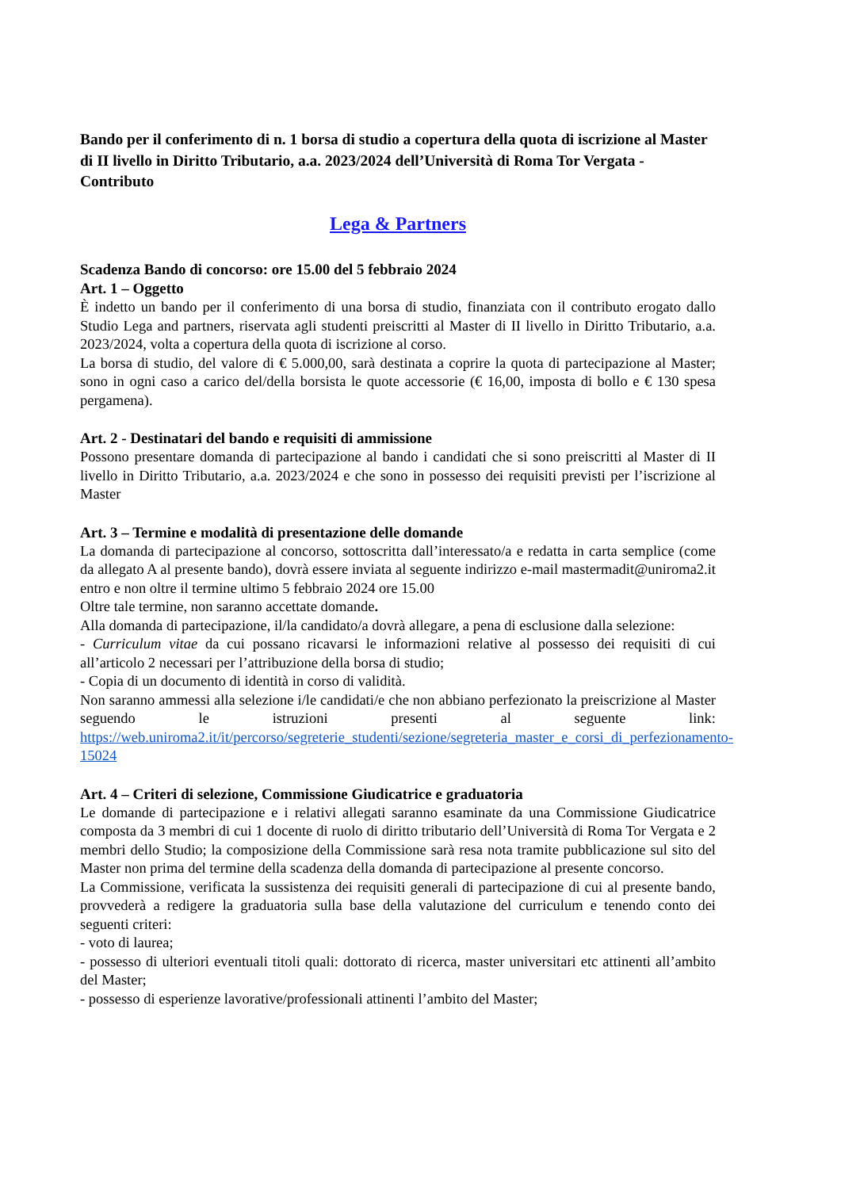Bando per il conferimento di n. 1 borsa di studio a copertura della quota di iscrizione al Master di II livello in Diritto Tributario, a.a. 2023/2024 dell’Università di Roma Tor Vergata - Contributo
Lega & Partners
Scadenza Bando di concorso: ore 15.00 del 5 febbraio 2024
Art. 1 – Oggetto
È indetto un bando per il conferimento di una borsa di studio, finanziata con il contributo erogato dallo Studio Lega and partners, riservata agli studenti preiscritti al Master di II livello in Diritto Tributario, a.a. 2023/2024, volta a copertura della quota di iscrizione al corso.
La borsa di studio, del valore di € 5.000,00, sarà destinata a coprire la quota di partecipazione al Master; sono in ogni caso a carico del/della borsista le quote accessorie (€ 16,00, imposta di bollo e € 130 spesa pergamena).
Art. 2 - Destinatari del bando e requisiti di ammissione
Possono presentare domanda di partecipazione al bando i candidati che si sono preiscritti al Master di II livello in Diritto Tributario, a.a. 2023/2024 e che sono in possesso dei requisiti previsti per l’iscrizione al Master
Art. 3 – Termine e modalità di presentazione delle domande
La domanda di partecipazione al concorso, sottoscritta dall’interessato/a e redatta in carta semplice (come da allegato A al presente bando), dovrà essere inviata al seguente indirizzo e-mail mastermadit@uniroma2.it entro e non oltre il termine ultimo 5 febbraio 2024 ore 15.00
Oltre tale termine, non saranno accettate domande.
Alla domanda di partecipazione, il/la candidato/a dovrà allegare, a pena di esclusione dalla selezione:
- Curriculum vitae da cui possano ricavarsi le informazioni relative al possesso dei requisiti di cui all’articolo 2 necessari per l’attribuzione della borsa di studio;
- Copia di un documento di identità in corso di validità.
Non saranno ammessi alla selezione i/le candidati/e che non abbiano perfezionato la preiscrizione al Master seguendo le istruzioni presenti al seguente link: https://web.uniroma2.it/it/percorso/segreterie_studenti/sezione/segreteria_master_e_corsi_di_perfezionamento-15024
Art. 4 – Criteri di selezione, Commissione Giudicatrice e graduatoria
Le domande di partecipazione e i relativi allegati saranno esaminate da una Commissione Giudicatrice composta da 3 membri di cui 1 docente di ruolo di diritto tributario dell’Università di Roma Tor Vergata e 2 membri dello Studio; la composizione della Commissione sarà resa nota tramite pubblicazione sul sito del Master non prima del termine della scadenza della domanda di partecipazione al presente concorso.
La Commissione, verificata la sussistenza dei requisiti generali di partecipazione di cui al presente bando, provvederà a redigere la graduatoria sulla base della valutazione del curriculum e tenendo conto dei seguenti criteri:
- voto di laurea;
- possesso di ulteriori eventuali titoli quali: dottorato di ricerca, master universitari etc attinenti all’ambito del Master;
- possesso di esperienze lavorative/professionali attinenti l’ambito del Master;